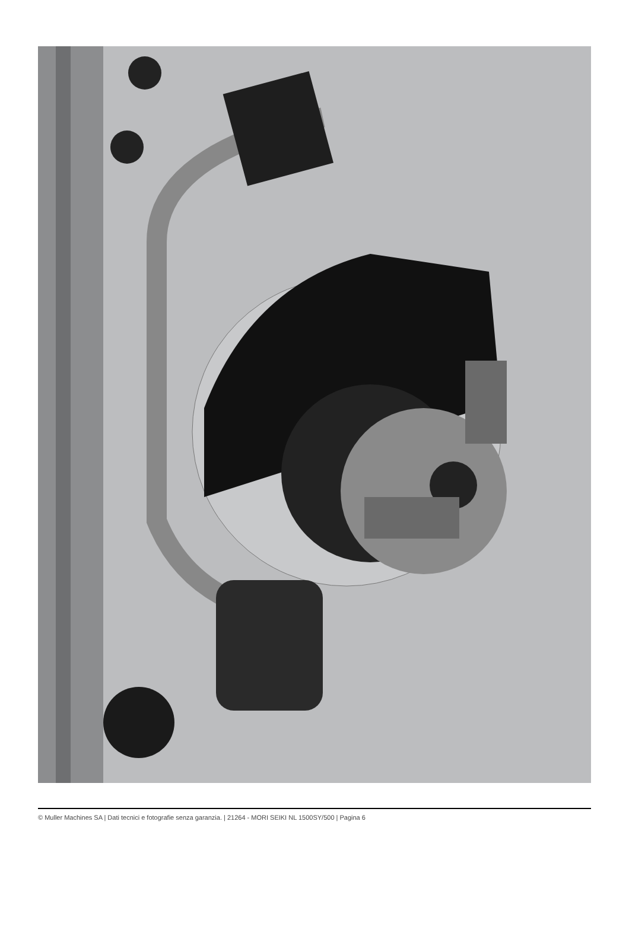© Muller Machines SA | Dati tecnici e fotografie senza garanzia. | 21264 - MORI SEIKI NL 1500SY/500 | Pagina 6